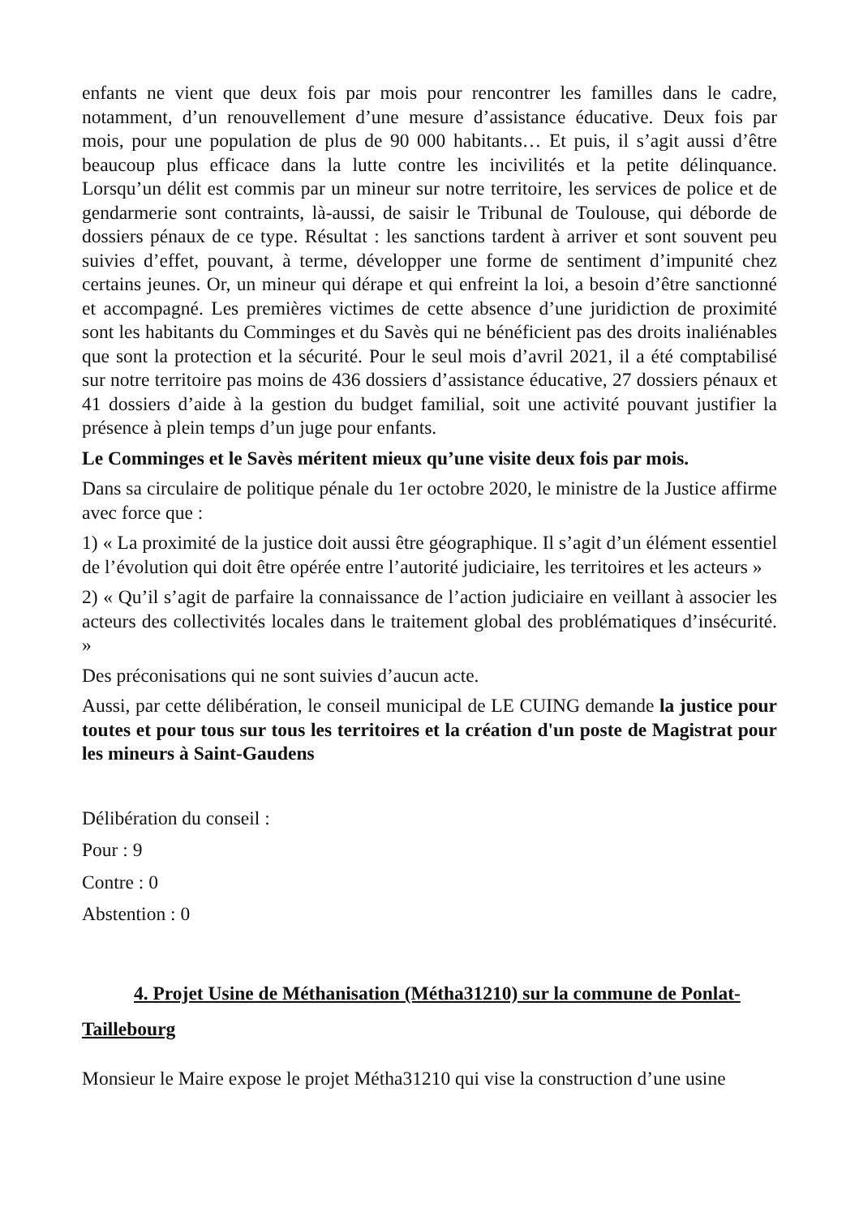enfants ne vient que deux fois par mois pour rencontrer les familles dans le cadre, notamment, d’un renouvellement d’une mesure d’assistance éducative. Deux fois par mois, pour une population de plus de 90 000 habitants… Et puis, il s’agit aussi d’être beaucoup plus efficace dans la lutte contre les incivilités et la petite délinquance. Lorsqu’un délit est commis par un mineur sur notre territoire, les services de police et de gendarmerie sont contraints, là-aussi, de saisir le Tribunal de Toulouse, qui déborde de dossiers pénaux de ce type. Résultat : les sanctions tardent à arriver et sont souvent peu suivies d’effet, pouvant, à terme, développer une forme de sentiment d’impunité chez certains jeunes. Or, un mineur qui dérape et qui enfreint la loi, a besoin d’être sanctionné et accompagné. Les premières victimes de cette absence d’une juridiction de proximité sont les habitants du Comminges et du Savès qui ne bénéficient pas des droits inaliénables que sont la protection et la sécurité. Pour le seul mois d’avril 2021, il a été comptabilisé sur notre territoire pas moins de 436 dossiers d’assistance éducative, 27 dossiers pénaux et 41 dossiers d’aide à la gestion du budget familial, soit une activité pouvant justifier la présence à plein temps d’un juge pour enfants.
Le Comminges et le Savès méritent mieux qu’une visite deux fois par mois.
Dans sa circulaire de politique pénale du 1er octobre 2020, le ministre de la Justice affirme avec force que :
1) « La proximité de la justice doit aussi être géographique. Il s’agit d’un élément essentiel de l’évolution qui doit être opérée entre l’autorité judiciaire, les territoires et les acteurs »
2) « Qu’il s’agit de parfaire la connaissance de l’action judiciaire en veillant à associer les acteurs des collectivités locales dans le traitement global des problématiques d’insécurité. »
Des préconisations qui ne sont suivies d’aucun acte.
Aussi, par cette délibération, le conseil municipal de LE CUING demande la justice pour toutes et pour tous sur tous les territoires et la création d'un poste de Magistrat pour les mineurs à Saint-Gaudens
Délibération du conseil :
Pour : 9
Contre : 0
Abstention : 0
4. Projet Usine de Méthanisation (Métha31210) sur la commune de Ponlat-Taillebourg
Monsieur le Maire expose le projet Métha31210 qui vise la construction d’une usine